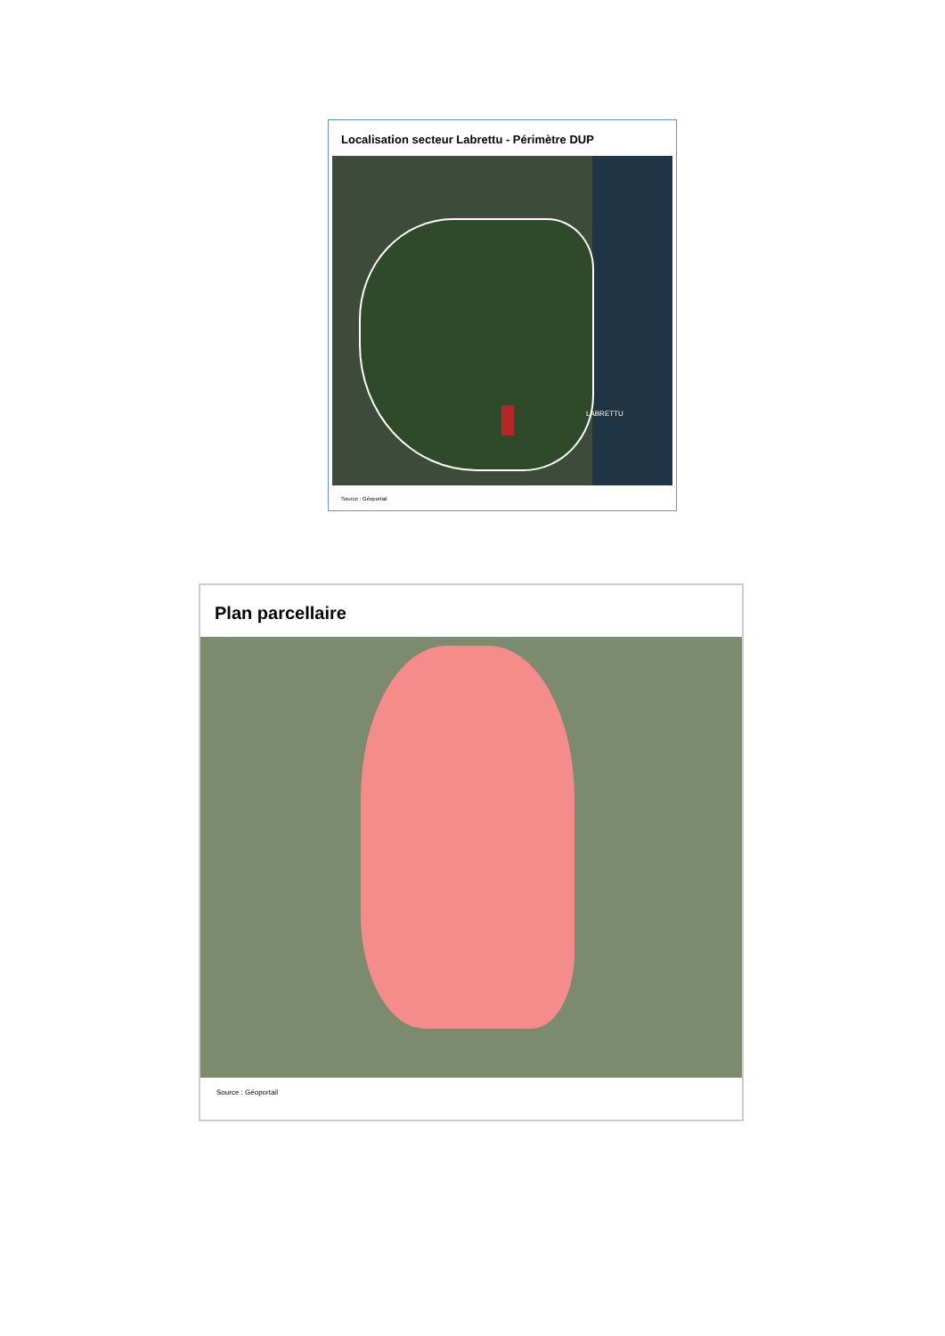Localisation secteur Labrettu - Périmètre DUP
LABRETTU
Source : Géoportail
Plan parcellaire
Source : Géoportail